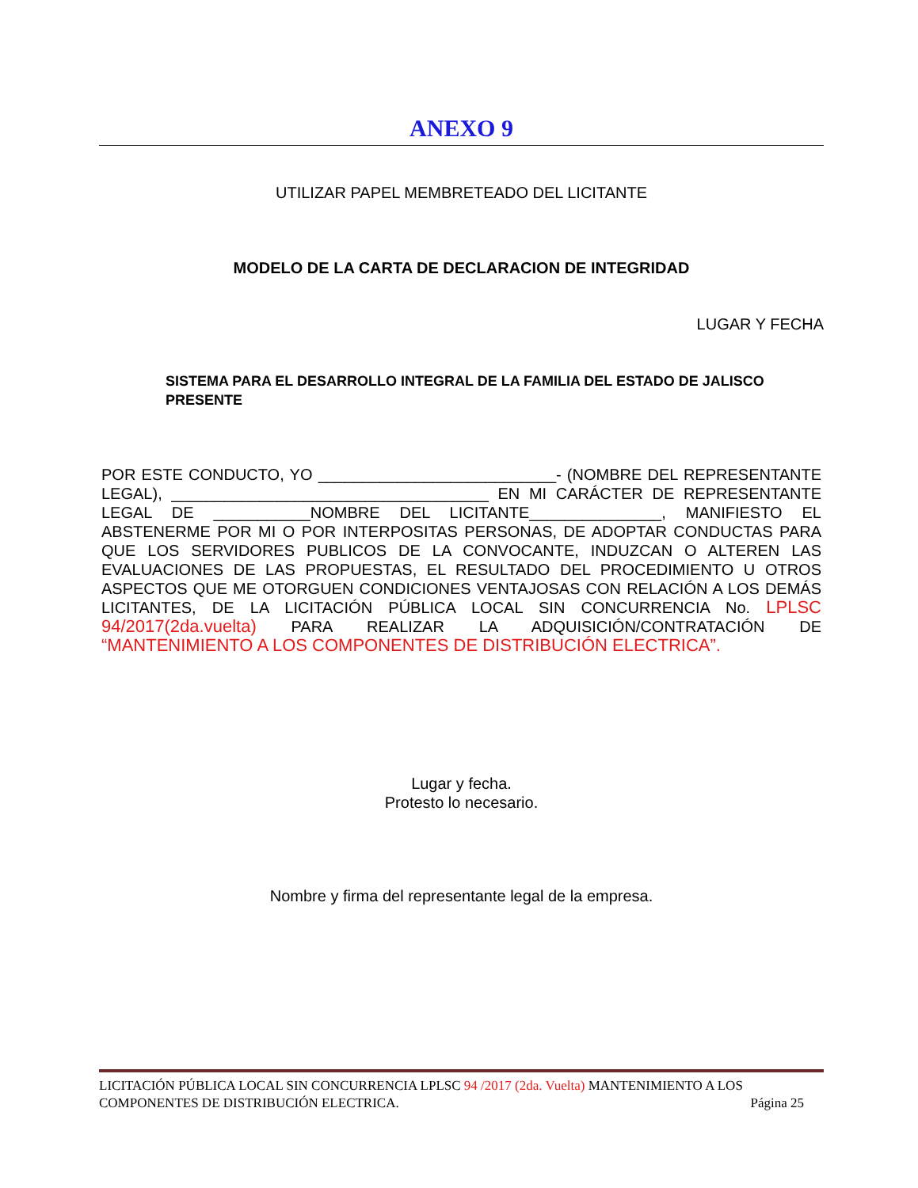ANEXO 9
UTILIZAR PAPEL MEMBRETEADO DEL LICITANTE
MODELO DE LA CARTA DE DECLARACION DE INTEGRIDAD
LUGAR Y FECHA
SISTEMA PARA EL DESARROLLO INTEGRAL DE LA FAMILIA DEL ESTADO DE JALISCO
PRESENTE
POR ESTE CONDUCTO, YO ___________________________- (NOMBRE DEL REPRESENTANTE LEGAL), ____________________________________ EN MI CARÁCTER DE REPRESENTANTE LEGAL DE ___________NOMBRE DEL LICITANTE_______________, MANIFIESTO EL ABSTENERME POR MI O POR INTERPOSITAS PERSONAS, DE ADOPTAR CONDUCTAS PARA QUE LOS SERVIDORES PUBLICOS DE LA CONVOCANTE, INDUZCAN O ALTEREN LAS EVALUACIONES DE LAS PROPUESTAS, EL RESULTADO DEL PROCEDIMIENTO U OTROS ASPECTOS QUE ME OTORGUEN CONDICIONES VENTAJOSAS CON RELACIÓN A LOS DEMÁS LICITANTES, DE LA LICITACIÓN PÚBLICA LOCAL SIN CONCURRENCIA No. LPLSC 94/2017(2da.vuelta) PARA REALIZAR LA ADQUISICIÓN/CONTRATACIÓN DE “MANTENIMIENTO A LOS COMPONENTES DE DISTRIBUCIÓN ELECTRICA”.
Lugar y fecha.
Protesto lo necesario.
Nombre y firma del representante legal de la empresa.
LICITACIÓN PÚBLICA LOCAL SIN CONCURRENCIA LPLSC 94 /2017 (2da. Vuelta) MANTENIMIENTO A LOS
COMPONENTES DE DISTRIBUCIÓN ELECTRICA. Página 25